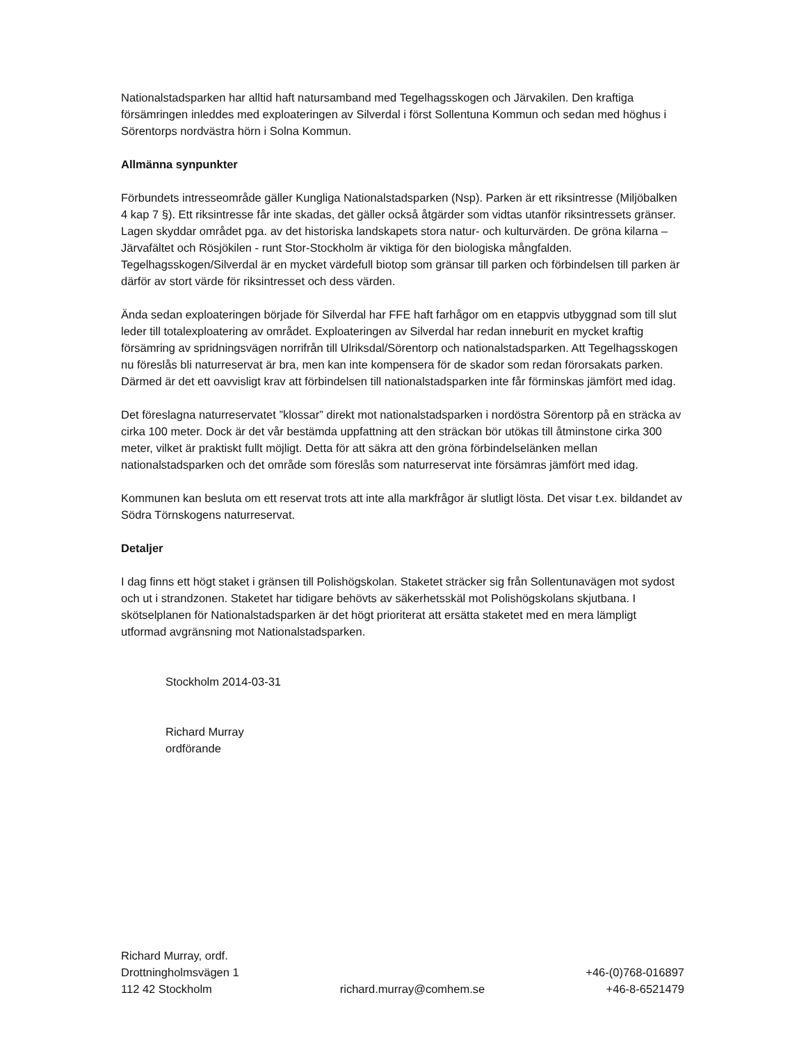Nationalstadsparken har alltid haft natursamband med Tegelhagsskogen och Järvakilen. Den kraftiga försämringen inleddes med exploateringen av Silverdal i först Sollentuna Kommun och sedan med höghus i Sörentorps nordvästra hörn i Solna Kommun.
Allmänna synpunkter
Förbundets intresseområde gäller Kungliga Nationalstadsparken (Nsp). Parken är ett riksintresse (Miljöbalken 4 kap 7 §). Ett riksintresse får inte skadas, det gäller också åtgärder som vidtas utanför riksintressets gränser. Lagen skyddar området pga. av det historiska landskapets stora natur- och kulturvärden. De gröna kilarna – Järvafältet och Rösjökilen - runt Stor-Stockholm är viktiga för den biologiska mångfalden. Tegelhagsskogen/Silverdal är en mycket värdefull biotop som gränsar till parken och förbindelsen till parken är därför av stort värde för riksintresset och dess värden.
Ända sedan exploateringen började för Silverdal har FFE haft farhågor om en etappvis utbyggnad som till slut leder till totalexploatering av området. Exploateringen av Silverdal har redan inneburit en mycket kraftig försämring av spridningsvägen norrifrån till Ulriksdal/Sörentorp och nationalstadsparken. Att Tegelhagsskogen nu föreslås bli naturreservat är bra, men kan inte kompensera för de skador som redan förorsakats parken. Därmed är det ett oavvisligt krav att förbindelsen till nationalstadsparken inte får förminskas jämfört med idag.
Det föreslagna naturreservatet ”klossar” direkt mot nationalstadsparken i nordöstra Sörentorp på en sträcka av cirka 100 meter. Dock är det vår bestämda uppfattning att den sträckan bör utökas till åtminstone cirka 300 meter, vilket är praktiskt fullt möjligt. Detta för att säkra att den gröna förbindelselänken mellan nationalstadsparken och det område som föreslås som naturreservat inte försämras jämfört med idag.
Kommunen kan besluta om ett reservat trots att inte alla markfrågor är slutligt lösta. Det visar t.ex. bildandet av Södra Törnskogens naturreservat.
Detaljer
I dag finns ett högt staket i gränsen till Polishögskolan. Staketet sträcker sig från Sollentunavägen mot sydost och ut i strandzonen. Staketet har tidigare behövts av säkerhetsskäl mot Polishögskolans skjutbana. I skötselplanen för Nationalstadsparken är det högt prioriterat att ersätta staketet med en mera lämpligt utformad avgränsning mot Nationalstadsparken.
Stockholm 2014-03-31
Richard Murray
ordförande
Richard Murray, ordf.
Drottningholmsvägen 1
112 42 Stockholm
richard.murray@comhem.se
+46-(0)768-016897
+46-8-6521479